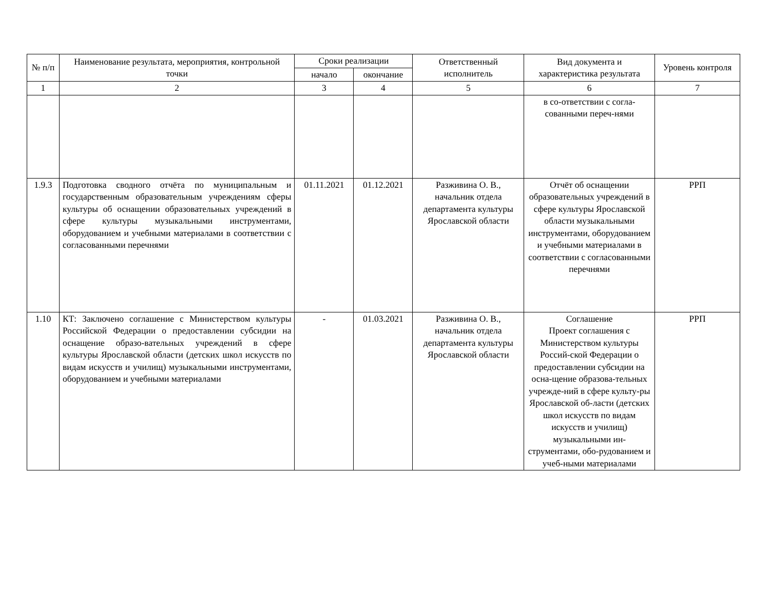| № п/п | Наименование результата, мероприятия, контрольной точки | Сроки реализации | | Ответственный исполнитель | Вид документа и характеристика результата | Уровень контроля |
| --- | --- | --- | --- | --- | --- | --- |
| | | начало | окончание | | | |
| 1 | 2 | 3 | 4 | 5 | 6 | 7 |
| | | | | | в со-ответствии с согла-сованными переч-нями | |
| 1.9.3 | Подготовка сводного отчёта по муниципальным и государственным образовательным учреждениям сферы культуры об оснащении образовательных учреждений в сфере культуры музыкальными инструментами, оборудованием и учебными материалами в соответствии с согласованными перечнями | 01.11.2021 | 01.12.2021 | Разживина О. В., начальник отдела департамента культуры Ярославской области | Отчёт об оснащении образовательных учреждений в сфере культуры Ярославской области музыкальными инструментами, оборудованием и учебными материалами в соответствии с согласованными перечнями | РРП |
| 1.10 | КТ: Заключено соглашение с Министерством культуры Российской Федерации о предоставлении субсидии на оснащение образо-вательных учреждений в сфере культуры Ярославской области (детских школ искусств по видам искусств и училищ) музыкальными инструментами, оборудованием и учебными материалами | - | 01.03.2021 | Разживина О. В., начальник отдела департамента культуры Ярославской области | Соглашение Проект соглашения с Министерством культуры Россий-ской Федерации о предоставлении субсидии на осна-щение образова-тельных учрежде-ний в сфере культу-ры Ярославской об-ласти (детских школ искусств по видам искусств и училищ) музыкальными ин-струментами, обо-рудованием и учеб-ными материалами | РРП |